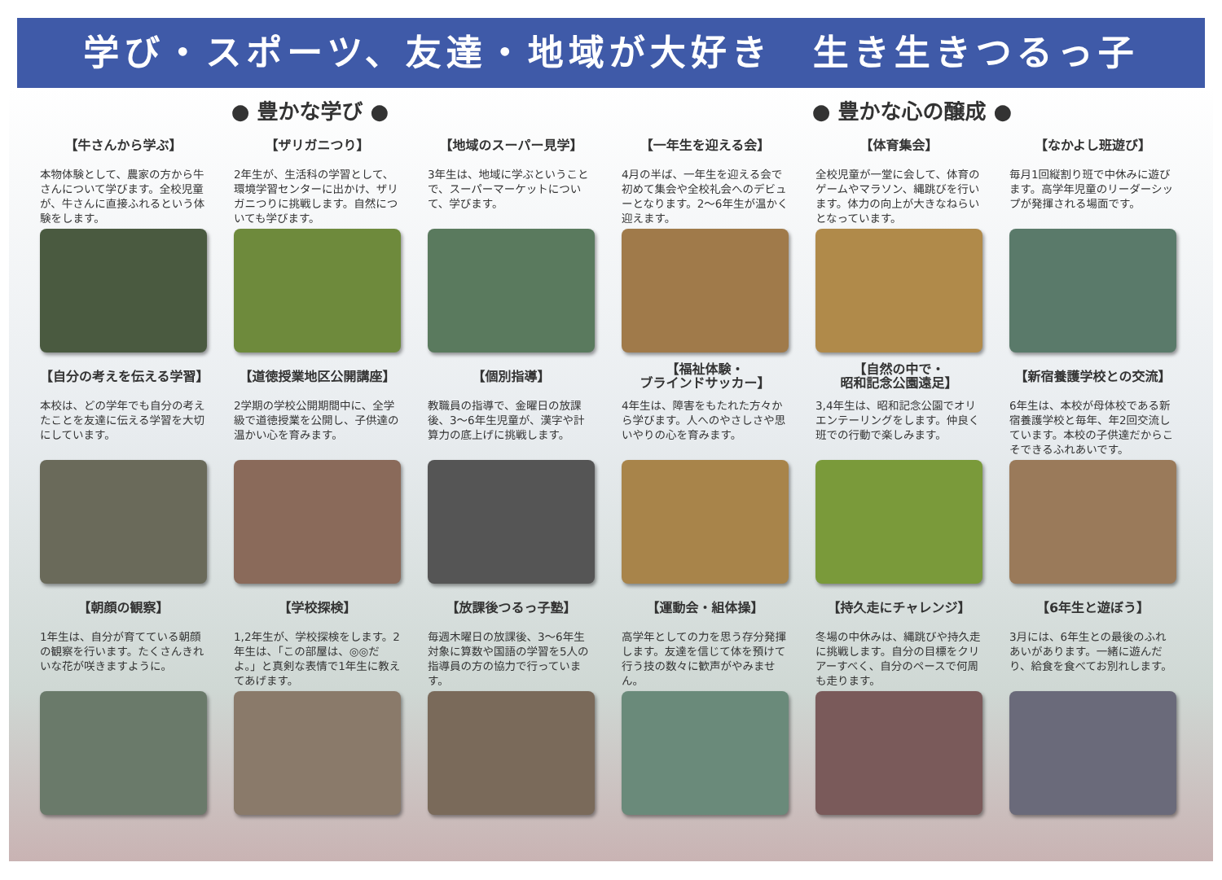学び・スポーツ、友達・地域が大好き　生き生きつるっ子
● 豊かな学び ● ● 豊かな心の醸成 ●
【牛さんから学ぶ】
本物体験として、農家の方から牛さんについて学びます。全校児童が、牛さんに直接ふれるという体験をします。
【ザリガニつり】
2年生が、生活科の学習として、環境学習センターに出かけ、ザリガニつりに挑戦します。自然についても学びます。
【地域のスーパー見学】
3年生は、地域に学ぶということで、スーパーマーケットについて、学びます。
【一年生を迎える会】
4月の半ば、一年生を迎える会で初めて集会や全校礼会へのデビューとなります。2～6年生が温かく迎えます。
【体育集会】
全校児童が一堂に会して、体育のゲームやマラソン、縄跳びを行います。体力の向上が大きなねらいとなっています。
【なかよし班遊び】
毎月1回縦割り班で中休みに遊びます。高学年児童のリーダーシップが発揮される場面です。
【自分の考えを伝える学習】
本校は、どの学年でも自分の考えたことを友達に伝える学習を大切にしています。
【道徳授業地区公開講座】
2学期の学校公開期間中に、全学級で道徳授業を公開し、子供達の温かい心を育みます。
【個別指導】
教職員の指導で、金曜日の放課後、3～6年生児童が、漢字や計算力の底上げに挑戦します。
【福祉体験・
ブラインドサッカー】
4年生は、障害をもたれた方々から学びます。人へのやさしさや思いやりの心を育みます。
【自然の中で・
昭和記念公園遠足】
3,4年生は、昭和記念公園でオリエンテーリングをします。仲良く班での行動で楽しみます。
【新宿養護学校との交流】
6年生は、本校が母体校である新宿養護学校と毎年、年2回交流しています。本校の子供達だからこそできるふれあいです。
【朝顔の観察】
1年生は、自分が育てている朝顔の観察を行います。たくさんきれいな花が咲きますように。
【学校探検】
1,2年生が、学校探検をします。2年生は、「この部屋は、◎◎だよ。」と真剣な表情で1年生に教えてあげます。
【放課後つるっ子塾】
毎週木曜日の放課後、3～6年生対象に算数や国語の学習を5人の指導員の方の協力で行っています。
【運動会・組体操】
高学年としての力を思う存分発揮します。友達を信じて体を預けて行う技の数々に歓声がやみません。
【持久走にチャレンジ】
冬場の中休みは、縄跳びや持久走に挑戦します。自分の目標をクリアーすべく、自分のペースで何周も走ります。
【6年生と遊ぼう】
3月には、6年生との最後のふれあいがあります。一緒に遊んだり、給食を食べてお別れします。